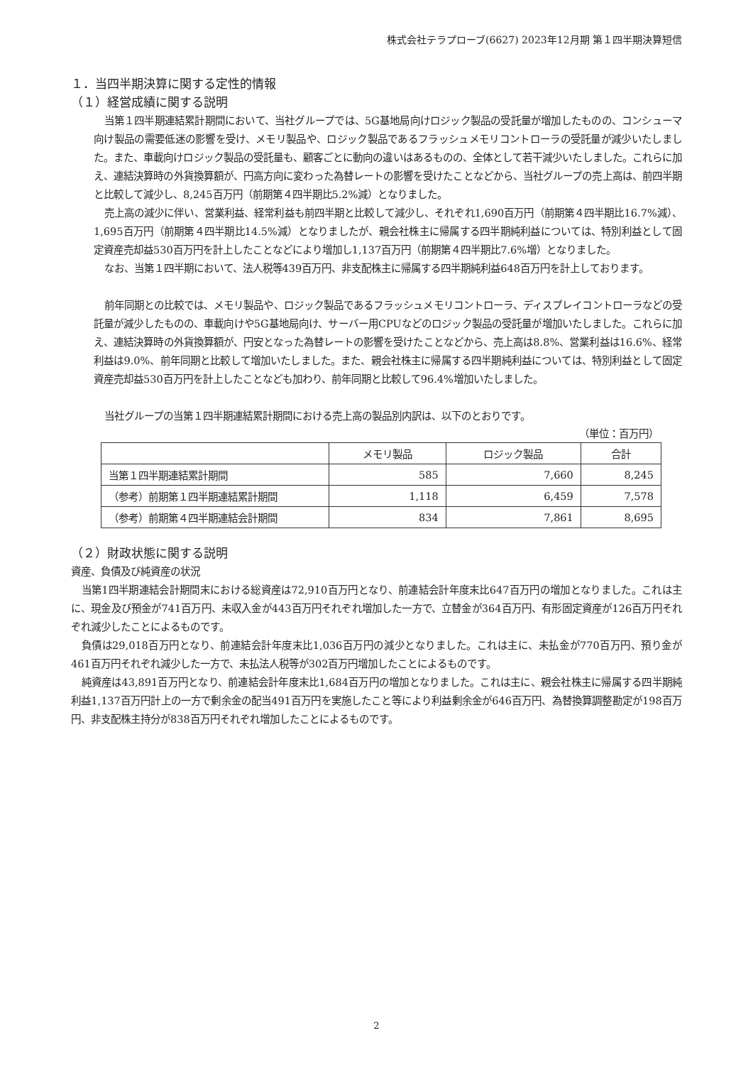株式会社テラプローブ(6627) 2023年12月期 第１四半期決算短信
１．当四半期決算に関する定性的情報
（１）経営成績に関する説明
当第１四半期連結累計期間において、当社グループでは、5G基地局向けロジック製品の受託量が増加したものの、コンシューマ向け製品の需要低迷の影響を受け、メモリ製品や、ロジック製品であるフラッシュメモリコントローラの受託量が減少いたしました。また、車載向けロジック製品の受託量も、顧客ごとに動向の違いはあるものの、全体として若干減少いたしました。これらに加え、連結決算時の外貨換算額が、円高方向に変わった為替レートの影響を受けたことなどから、当社グループの売上高は、前四半期と比較して減少し、8,245百万円（前期第４四半期比5.2%減）となりました。
売上高の減少に伴い、営業利益、経常利益も前四半期と比較して減少し、それぞれ1,690百万円（前期第４四半期比16.7%減）、1,695百万円（前期第４四半期比14.5%減）となりましたが、親会社株主に帰属する四半期純利益については、特別利益として固定資産売却益530百万円を計上したことなどにより増加し1,137百万円（前期第４四半期比7.6%増）となりました。
なお、当第１四半期において、法人税等439百万円、非支配株主に帰属する四半期純利益648百万円を計上しております。
前年同期との比較では、メモリ製品や、ロジック製品であるフラッシュメモリコントローラ、ディスプレイコントローラなどの受託量が減少したものの、車載向けや5G基地局向け、サーバー用CPUなどのロジック製品の受託量が増加いたしました。これらに加え、連結決算時の外貨換算額が、円安となった為替レートの影響を受けたことなどから、売上高は8.8%、営業利益は16.6%、経常利益は9.0%、前年同期と比較して増加いたしました。また、親会社株主に帰属する四半期純利益については、特別利益として固定資産売却益530百万円を計上したことなども加わり、前年同期と比較して96.4%増加いたしました。
当社グループの当第１四半期連結累計期間における売上高の製品別内訳は、以下のとおりです。
（単位：百万円）
| | メモリ製品 | ロジック製品 | 合計 |
| --- | --- | --- | --- |
| 当第１四半期連結累計期間 | 585 | 7,660 | 8,245 |
| （参考）前期第１四半期連結累計期間 | 1,118 | 6,459 | 7,578 |
| （参考）前期第４四半期連結会計期間 | 834 | 7,861 | 8,695 |
（２）財政状態に関する説明
資産、負債及び純資産の状況
当第1四半期連結会計期間末における総資産は72,910百万円となり、前連結会計年度末比647百万円の増加となりました。これは主に、現金及び預金が741百万円、未収入金が443百万円それぞれ増加した一方で、立替金が364百万円、有形固定資産が126百万円それぞれ減少したことによるものです。
負債は29,018百万円となり、前連結会計年度末比1,036百万円の減少となりました。これは主に、未払金が770百万円、預り金が461百万円それぞれ減少した一方で、未払法人税等が302百万円増加したことによるものです。
純資産は43,891百万円となり、前連結会計年度末比1,684百万円の増加となりました。これは主に、親会社株主に帰属する四半期純利益1,137百万円計上の一方で剰余金の配当491百万円を実施したこと等により利益剰余金が646百万円、為替換算調整勘定が198百万円、非支配株主持分が838百万円それぞれ増加したことによるものです。
2